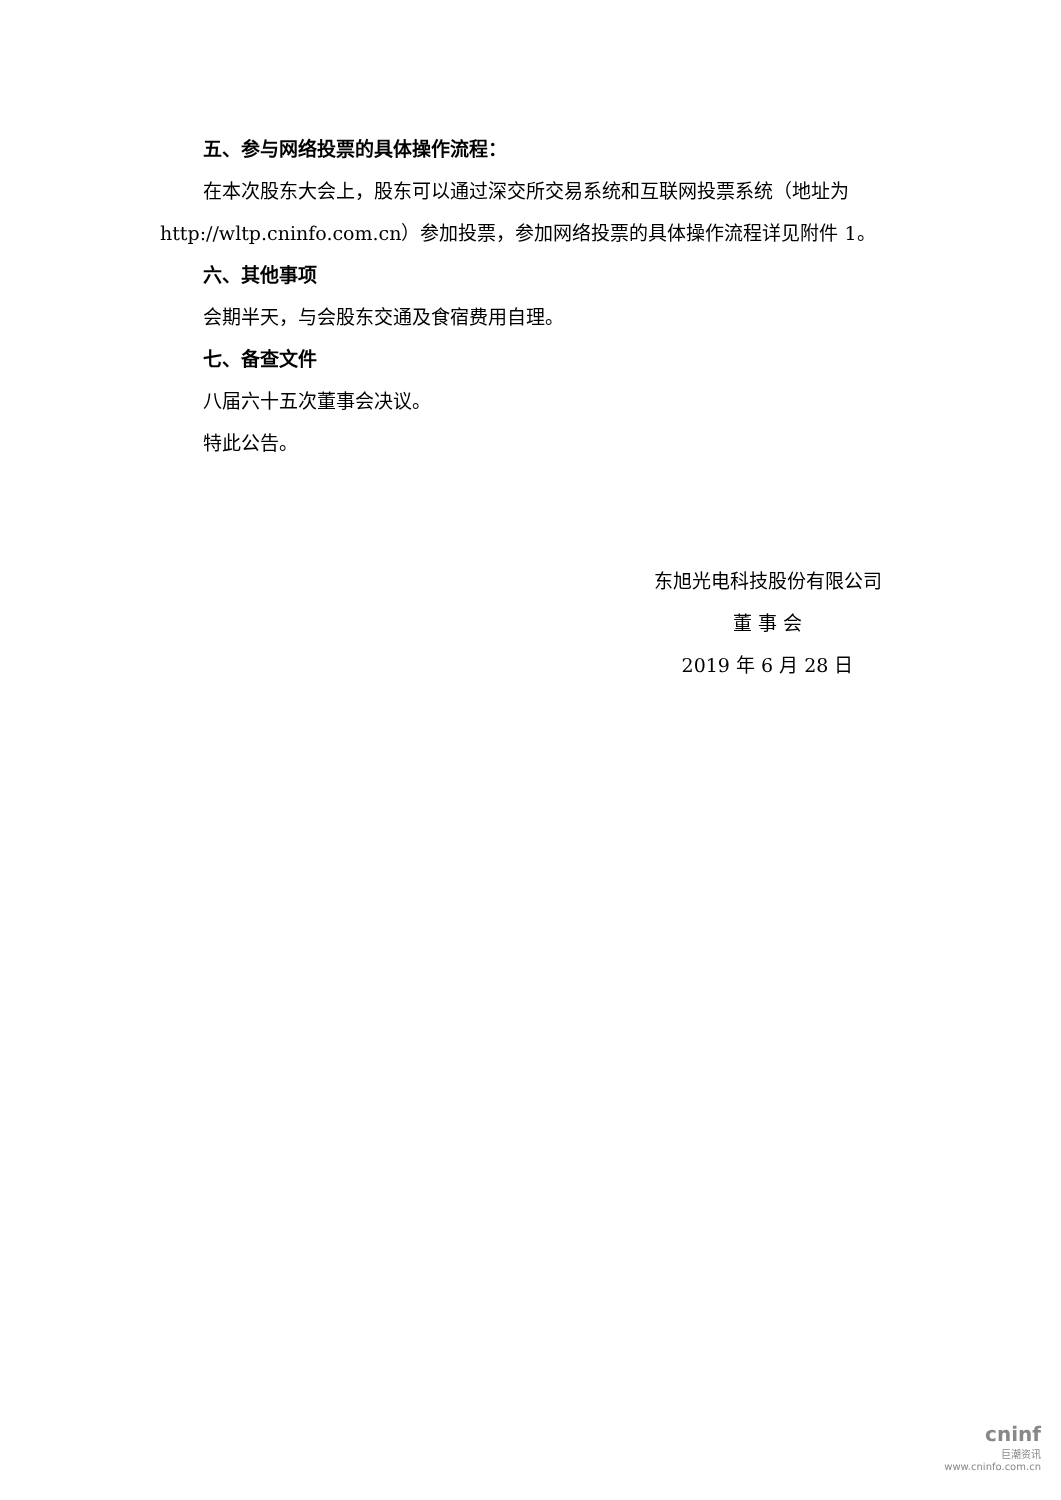五、参与网络投票的具体操作流程：
在本次股东大会上，股东可以通过深交所交易系统和互联网投票系统（地址为 http://wltp.cninfo.com.cn）参加投票，参加网络投票的具体操作流程详见附件 1。
六、其他事项
会期半天，与会股东交通及食宿费用自理。
七、备查文件
八届六十五次董事会决议。
特此公告。
东旭光电科技股份有限公司
董 事 会
2019 年 6 月 28 日
cninf
巨潮资讯
www.cninfo.com.cn